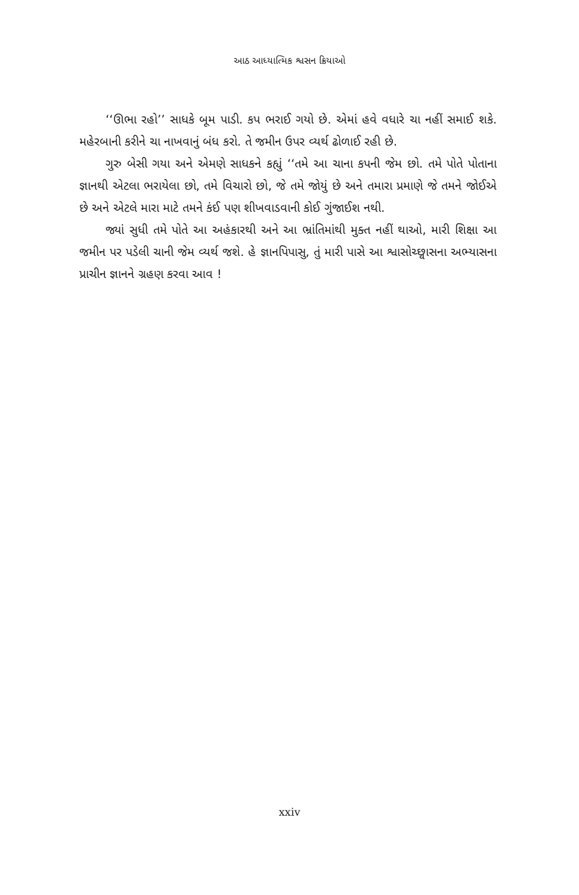આઠ આધ્યાત્મિક શ્વસન ક્રિયાઓ
‘‘ઊભા રહો’’ સાધકે બૂમ પાડી. કપ ભરાઈ ગયો છે. એમાં હવે વધારે ચા નહીં સમાઈ શકે. મહેરબાની કરીને ચા નાખવાનું બંધ કરો. તે જમીન ઉપર વ્યર્થ ઢોળાઈ રહી છે.
ગુરુ બેસી ગયા અને એમણે સાધકને કહ્યું ‘‘તમે આ ચાના કપની જેમ છો. તમે પોતે પોતાના જ્ઞાનથી એટલા ભરાયેલા છો, તમે વિચારો છો, જે તમે જોયું છે અને તમારા પ્રમાણે જે તમને જોઈએ છે અને એટલે મારા માટે તમને કંઈ પણ શીખવાડવાની કોઈ ગુંજાઈશ નથી.
જ્યાં સુધી તમે પોતે આ અહંકારથી અને આ ભ્રાંતિમાંથી મુક્ત નહીં થાઓ, મારી શિક્ષા આ જમીન પર પડેલી ચાની જેમ વ્યર્થ જશે. હે જ્ઞાનપિપાસુ, તું મારી પાસે આ શ્વાસોચ્છ્વાસના અભ્યાસના પ્રાચીન જ્ઞાનને ગ્રહણ કરવા આવ !
xxiv